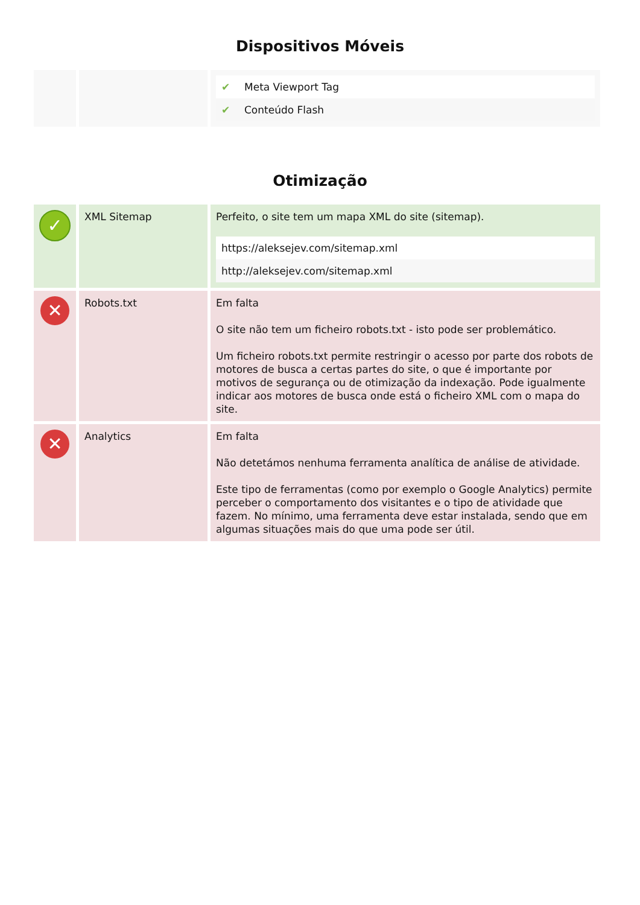Dispositivos Móveis
| | | / ✔ / Meta Viewport Tag / / ✔ / Conteúdo Flash / |
Otimização
| ✓ | XML Sitemap | Perfeito, o site tem um mapa XML do site (sitemap). / https://aleksejev.com/sitemap.xml / / http://aleksejev.com/sitemap.xml / |
| ✕ | Robots.txt | Em falta O site não tem um ficheiro robots.txt - isto pode ser problemático. Um ficheiro robots.txt permite restringir o acesso por parte dos robots de motores de busca a certas partes do site, o que é importante por motivos de segurança ou de otimização da indexação. Pode igualmente indicar aos motores de busca onde está o ficheiro XML com o mapa do site. |
| ✕ | Analytics | Em falta Não detetámos nenhuma ferramenta analítica de análise de atividade. Este tipo de ferramentas (como por exemplo o Google Analytics) permite perceber o comportamento dos visitantes e o tipo de atividade que fazem. No mínimo, uma ferramenta deve estar instalada, sendo que em algumas situações mais do que uma pode ser útil. |